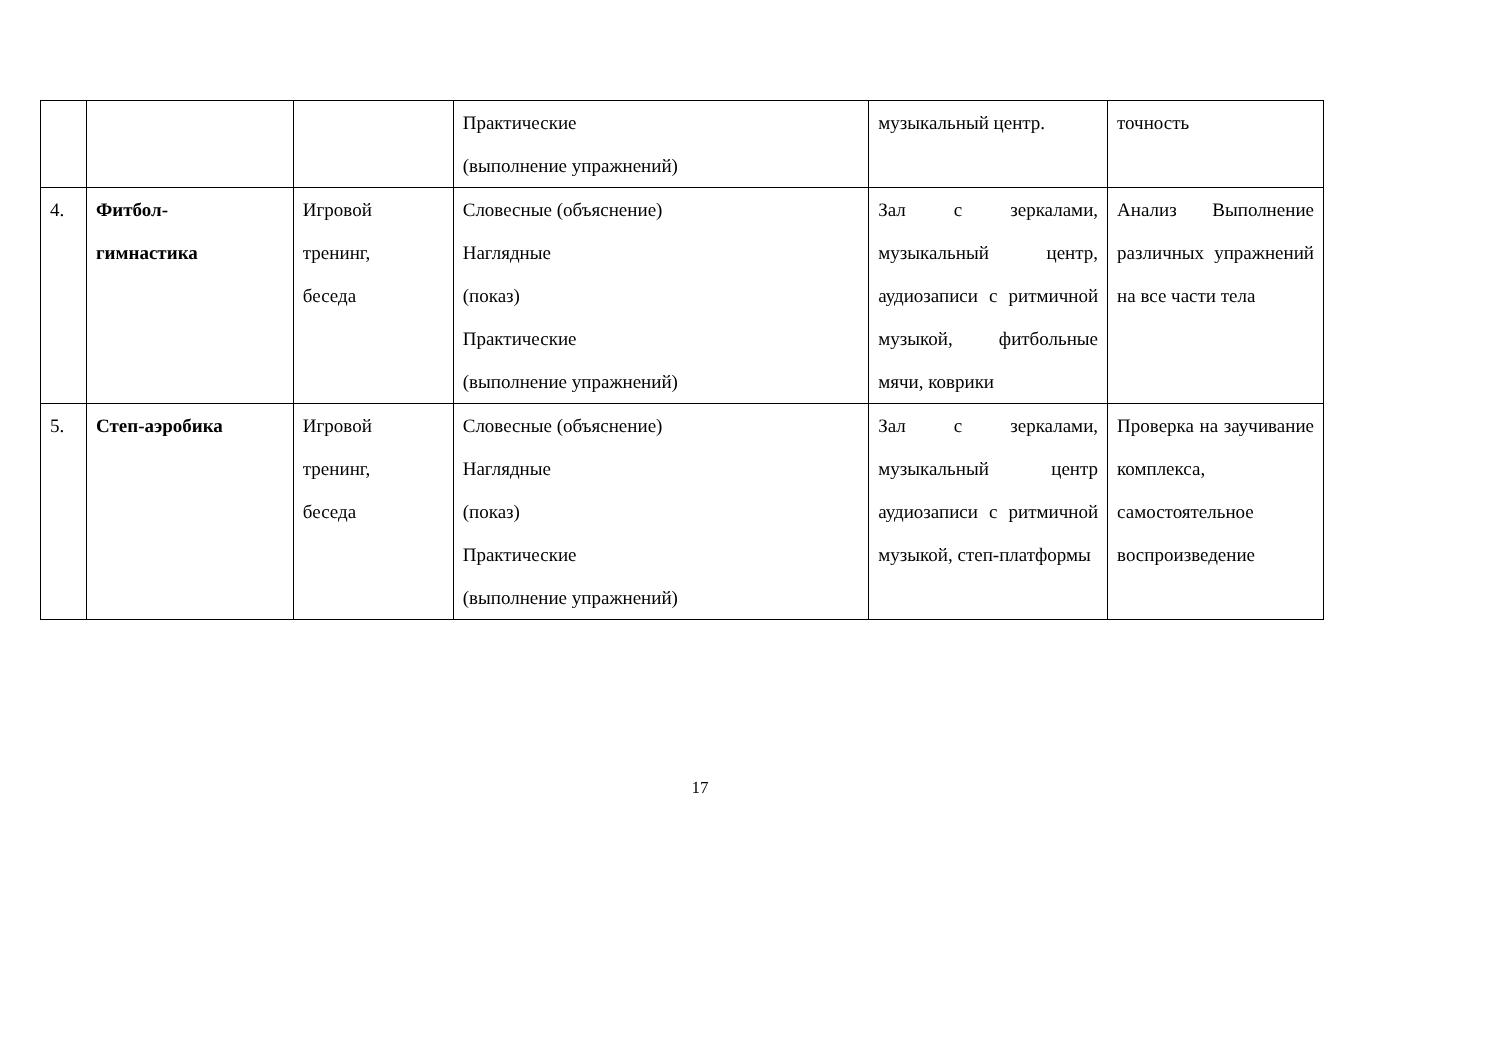| | | | Практические (выполнение упражнений) | музыкальный центр. | точность |
| 4. | Фитбол- гимнастика | Игровой тренинг, беседа | Словесные (объяснение) Наглядные (показ) Практические (выполнение упражнений) | Зал с зеркалами, музыкальный центр, аудиозаписи с ритмичной музыкой, фитбольные мячи, коврики | Анализ Выполнение различных упражнений на все части тела |
| 5. | Степ-аэробика | Игровой тренинг, беседа | Словесные (объяснение) Наглядные (показ) Практические (выполнение упражнений) | Зал с зеркалами, музыкальный центр аудиозаписи с ритмичной музыкой, степ-платформы | Проверка на заучивание комплекса, самостоятельное воспроизведение |
17